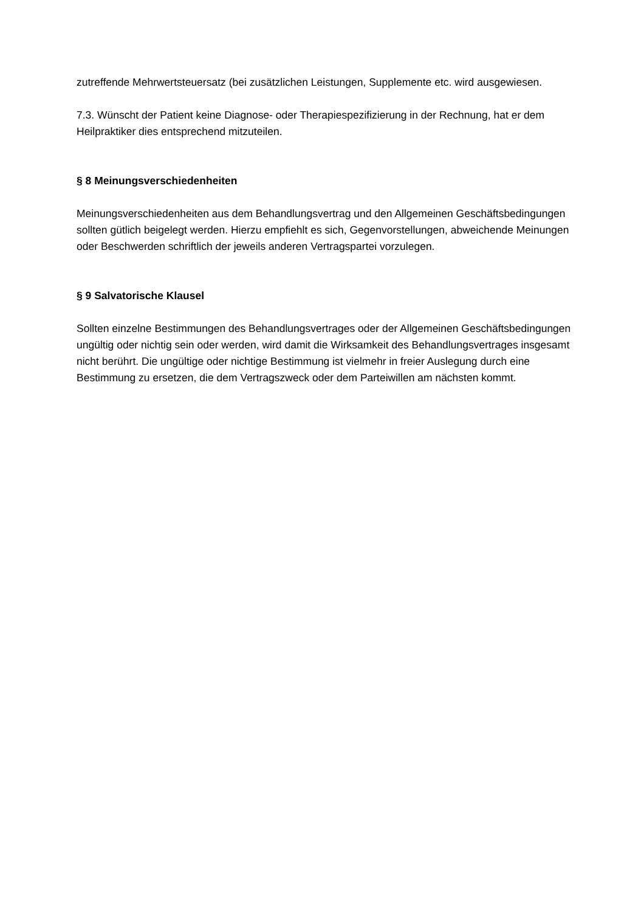zutreffende Mehrwertsteuersatz (bei zusätzlichen Leistungen, Supplemente etc. wird ausgewiesen.
7.3. Wünscht der Patient keine Diagnose- oder Therapiespezifizierung in der Rechnung, hat er dem Heilpraktiker dies entsprechend mitzuteilen.
§ 8 Meinungsverschiedenheiten
Meinungsverschiedenheiten aus dem Behandlungsvertrag und den Allgemeinen Geschäftsbedingungen sollten gütlich beigelegt werden. Hierzu empfiehlt es sich, Gegenvorstellungen, abweichende Meinungen oder Beschwerden schriftlich der jeweils anderen Vertragspartei vorzulegen.
§ 9 Salvatorische Klausel
Sollten einzelne Bestimmungen des Behandlungsvertrages oder der Allgemeinen Geschäftsbedingungen ungültig oder nichtig sein oder werden, wird damit die Wirksamkeit des Behandlungsvertrages insgesamt nicht berührt. Die ungültige oder nichtige Bestimmung ist vielmehr in freier Auslegung durch eine Bestimmung zu ersetzen, die dem Vertragszweck oder dem Parteiwillen am nächsten kommt.